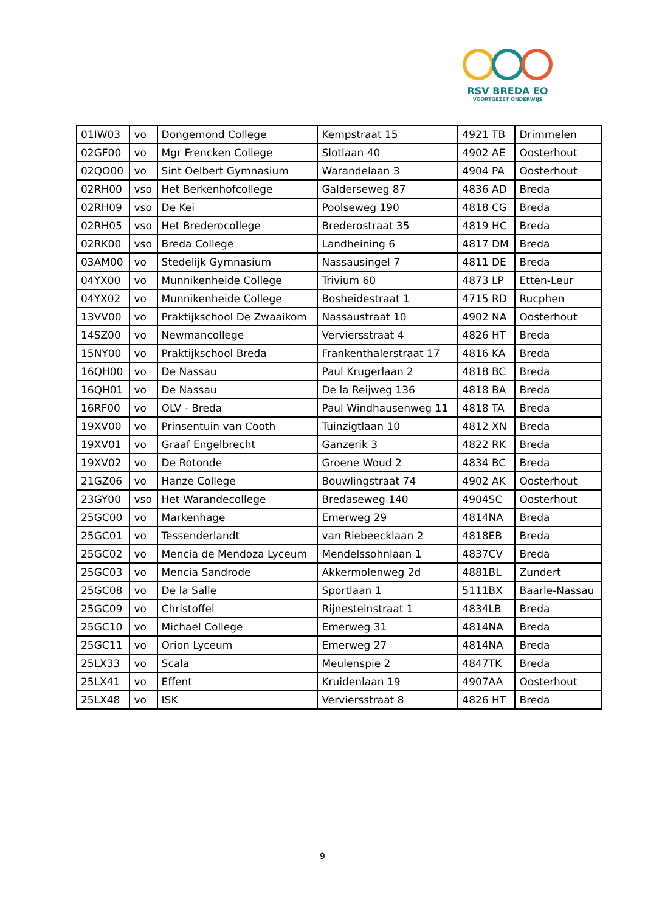RSV BREDA EO
VOORTGEZET ONDERWIJS
| 01IW03 | vo | Dongemond College | Kempstraat 15 | 4921 TB | Drimmelen |
| 02GF00 | vo | Mgr Frencken College | Slotlaan 40 | 4902 AE | Oosterhout |
| 02QO00 | vo | Sint Oelbert Gymnasium | Warandelaan 3 | 4904 PA | Oosterhout |
| 02RH00 | vso | Het Berkenhofcollege | Galderseweg 87 | 4836 AD | Breda |
| 02RH09 | vso | De Kei | Poolseweg 190 | 4818 CG | Breda |
| 02RH05 | vso | Het Brederocollege | Brederostraat 35 | 4819 HC | Breda |
| 02RK00 | vso | Breda College | Landheining 6 | 4817 DM | Breda |
| 03AM00 | vo | Stedelijk Gymnasium | Nassausingel 7 | 4811 DE | Breda |
| 04YX00 | vo | Munnikenheide College | Trivium 60 | 4873 LP | Etten-Leur |
| 04YX02 | vo | Munnikenheide College | Bosheidestraat 1 | 4715 RD | Rucphen |
| 13VV00 | vo | Praktijkschool De Zwaaikom | Nassaustraat 10 | 4902 NA | Oosterhout |
| 14SZ00 | vo | Newmancollege | Verviersstraat 4 | 4826 HT | Breda |
| 15NY00 | vo | Praktijkschool Breda | Frankenthalerstraat 17 | 4816 KA | Breda |
| 16QH00 | vo | De Nassau | Paul Krugerlaan 2 | 4818 BC | Breda |
| 16QH01 | vo | De Nassau | De la Reijweg 136 | 4818 BA | Breda |
| 16RF00 | vo | OLV - Breda | Paul Windhausenweg 11 | 4818 TA | Breda |
| 19XV00 | vo | Prinsentuin van Cooth | Tuinzigtlaan 10 | 4812 XN | Breda |
| 19XV01 | vo | Graaf Engelbrecht | Ganzerik 3 | 4822 RK | Breda |
| 19XV02 | vo | De Rotonde | Groene Woud 2 | 4834 BC | Breda |
| 21GZ06 | vo | Hanze College | Bouwlingstraat 74 | 4902 AK | Oosterhout |
| 23GY00 | vso | Het Warandecollege | Bredaseweg 140 | 4904SC | Oosterhout |
| 25GC00 | vo | Markenhage | Emerweg 29 | 4814NA | Breda |
| 25GC01 | vo | Tessenderlandt | van Riebeecklaan 2 | 4818EB | Breda |
| 25GC02 | vo | Mencia de Mendoza Lyceum | Mendelssohnlaan 1 | 4837CV | Breda |
| 25GC03 | vo | Mencia Sandrode | Akkermolenweg 2d | 4881BL | Zundert |
| 25GC08 | vo | De la Salle | Sportlaan 1 | 5111BX | Baarle-Nassau |
| 25GC09 | vo | Christoffel | Rijnesteinstraat 1 | 4834LB | Breda |
| 25GC10 | vo | Michael College | Emerweg 31 | 4814NA | Breda |
| 25GC11 | vo | Orion Lyceum | Emerweg 27 | 4814NA | Breda |
| 25LX33 | vo | Scala | Meulenspie 2 | 4847TK | Breda |
| 25LX41 | vo | Effent | Kruidenlaan 19 | 4907AA | Oosterhout |
| 25LX48 | vo | ISK | Verviersstraat 8 | 4826 HT | Breda |
9